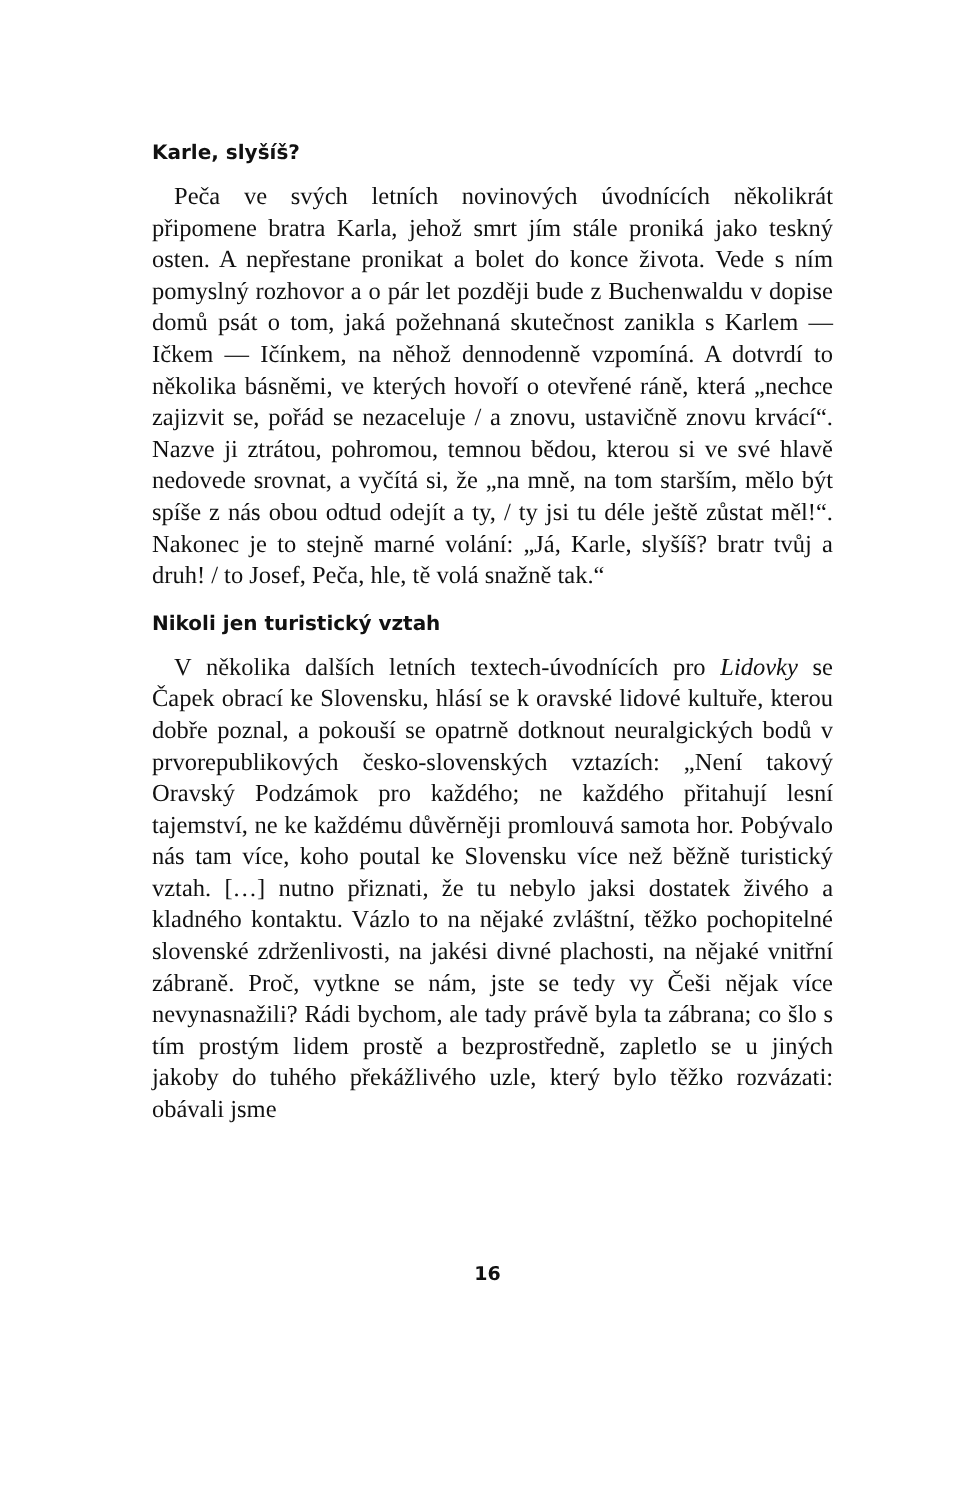Karle, slyšíš?
Peča ve svých letních novinových úvodnících několikrát připomene bratra Karla, jehož smrt jím stále proniká jako teskný osten. A nepřestane pronikat a bolet do konce života. Vede s ním pomyslný rozhovor a o pár let později bude z Buchenwaldu v dopise domů psát o tom, jaká požehnaná skutečnost zanikla s Karlem — Ičkem — Ičínkem, na něhož dennodenně vzpomíná. A dotvrdí to několika básněmi, ve kterých hovoří o otevřené ráně, která „nechce zajizvit se, pořád se nezaceluje / a znovu, ustavičně znovu krvácí“. Nazve ji ztrátou, pohromou, temnou bědou, kterou si ve své hlavě nedovede srovnat, a vyčítá si, že „na mně, na tom starším, mělo být spíše z nás obou odtud odejít a ty, / ty jsi tu déle ještě zůstat měl!“. Nakonec je to stejně marné volání: „Já, Karle, slyšíš? bratr tvůj a druh! / to Josef, Peča, hle, tě volá snažně tak.“
Nikoli jen turistický vztah
V několika dalších letních textech-úvodnících pro Lidovky se Čapek obrací ke Slovensku, hlásí se k oravské lidové kultuře, kterou dobře poznal, a pokouší se opatrně dotknout neuralgických bodů v prvorepublikových česko-slovenských vztazích: „Není takový Oravský Podzámok pro každého; ne každého přitahují lesní tajemství, ne ke každému důvěrněji promlouvá samota hor. Pobývalo nás tam více, koho poutal ke Slovensku více než běžně turistický vztah. […] nutno přiznati, že tu nebylo jaksi dostatek živého a kladného kontaktu. Vázlo to na nějaké zvláštní, těžko pochopitelné slovenské zdrženlivosti, na jakési divné plachosti, na nějaké vnitřní zábraně. Proč, vytkne se nám, jste se tedy vy Češi nějak více nevynasnažili? Rádi bychom, ale tady právě byla ta zábrana; co šlo s tím prostým lidem prostě a bezprostředně, zapletlo se u jiných jakoby do tuhého překážlivého uzle, který bylo těžko rozvázati: obávali jsme
16